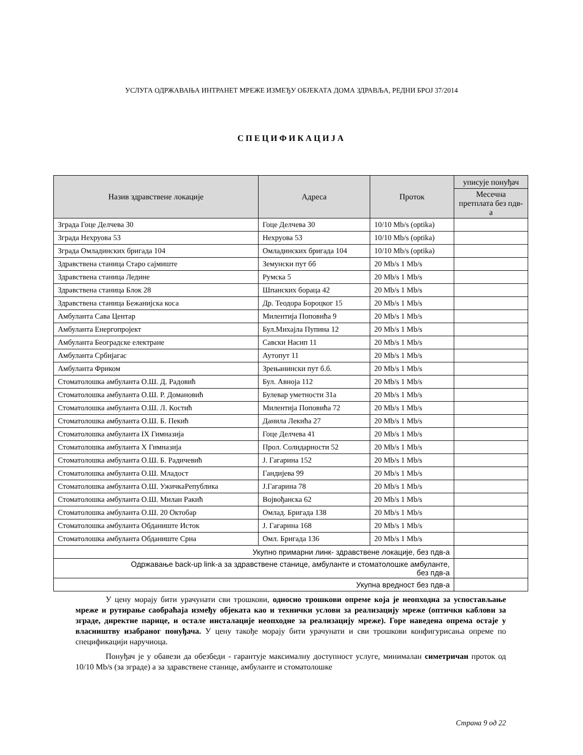УСЛУГА ОДРЖАВАЊА ИНТРАНЕТ МРЕЖЕ ИЗМЕЂУ ОБЈЕКАТА ДОМА ЗДРАВЉА, РЕДНИ БРОЈ 37/2014
СПЕЦИФИКАЦИЈА
| Назив здравствене локације | Адреса | Проток | уписује понуђач |
| --- | --- | --- | --- |
| | | | Месечна претплата без пдв-а |
| Зграда Гоце Делчева 30 | Гоце Делчева 30 | 10/10 Mb/s (optika) | |
| Зграда Нехруова 53 | Нехруова 53 | 10/10 Mb/s (optika) | |
| Зграда Омладинских бригада 104 | Омладинских бригада 104 | 10/10 Mb/s (optika) | |
| Здравствена станица Старо сајмиште | Земунски пут бб | 20 Mb/s 1 Mb/s | |
| Здравствена станица Ледине | Румска 5 | 20 Mb/s 1 Mb/s | |
| Здравствена станица Блок 28 | Шпанских бораца 42 | 20 Mb/s 1 Mb/s | |
| Здравствена станица Бежанијска коса | Др. Теодора Бороцког 15 | 20 Mb/s 1 Mb/s | |
| Амбуланта Сава Центар | Милентија Поповића 9 | 20 Mb/s 1 Mb/s | |
| Амбуланта Енергопројект | Бул.Михајла Пупина 12 | 20 Mb/s 1 Mb/s | |
| Амбуланта Београдске електране | Савски Насип 11 | 20 Mb/s 1 Mb/s | |
| Амбуланта Србијагас | Аутопут 11 | 20 Mb/s 1 Mb/s | |
| Амбуланта Фриком | Зрењанински пут б.б. | 20 Mb/s 1 Mb/s | |
| Стоматолошка амбуланта О.Ш. Д. Радовић | Бул. Авноја 112 | 20 Mb/s 1 Mb/s | |
| Стоматолошка амбуланта О.Ш. Р. Домановић | Булевар уметности 31а | 20 Mb/s 1 Mb/s | |
| Стоматолошка амбуланта О.Ш. Л. Костић | Милентија Поповића 72 | 20 Mb/s 1 Mb/s | |
| Стоматолошка амбуланта О.Ш. Б. Пекић | Данила Лекића 27 | 20 Mb/s 1 Mb/s | |
| Стоматолошка амбуланта IX Гимназија | Гоце Делчева 41 | 20 Mb/s 1 Mb/s | |
| Стоматолошка амбуланта X Гимназија | Прол. Солидарности 52 | 20 Mb/s 1 Mb/s | |
| Стоматолошка амбуланта О.Ш. Б. Радичевић | Ј. Гагарина 152 | 20 Mb/s 1 Mb/s | |
| Стоматолошка амбуланта О.Ш. Младост | Гандијева 99 | 20 Mb/s 1 Mb/s | |
| Стоматолошка амбуланта О.Ш. УжичкаРепублика | Ј.Гагарина 78 | 20 Mb/s 1 Mb/s | |
| Стоматолошка амбуланта О.Ш. Милан Ракић | Војвођанска 62 | 20 Mb/s 1 Mb/s | |
| Стоматолошка амбуланта О.Ш. 20 Октобар | Омлад. Бригада 138 | 20 Mb/s 1 Mb/s | |
| Стоматолошка амбуланта Обданиште Исток | Ј. Гагарина 168 | 20 Mb/s 1 Mb/s | |
| Стоматолошка амбуланта Обданиште Срна | Омл. Бригада 136 | 20 Mb/s 1 Mb/s | |
| Укупно примарни линк- здравствене локације, без пдв-а | | | |
| Одржавање back-up link-а за здравствене станице, амбуланте и стоматолошке амбуланте, без пдв-а | | | |
| Укупна вредност без пдв-а | | | |
У цену морају бити урачунати сви трошкови, односно трошкови опреме која је неопходна за успостављање мреже и рутирање саобраћаја између објеката као и технички услови за реализацију мреже (оптички каблови за зграде, директне парице, и остале инсталације неопходне за реализацију мреже). Горе наведена опрема остаје у власништву изабраног понуђача. У цену такође морају бити урачунати и сви трошкови конфигурисања опреме по спецификацији наручиоца.
Понуђач је у обавези да обезбеди - гарантује максималну доступност услуге, минималан симетричан проток од 10/10 Mb/s (за зграде) а за здравствене станице, амбуланте и стоматолошке
Страна 9 од 22